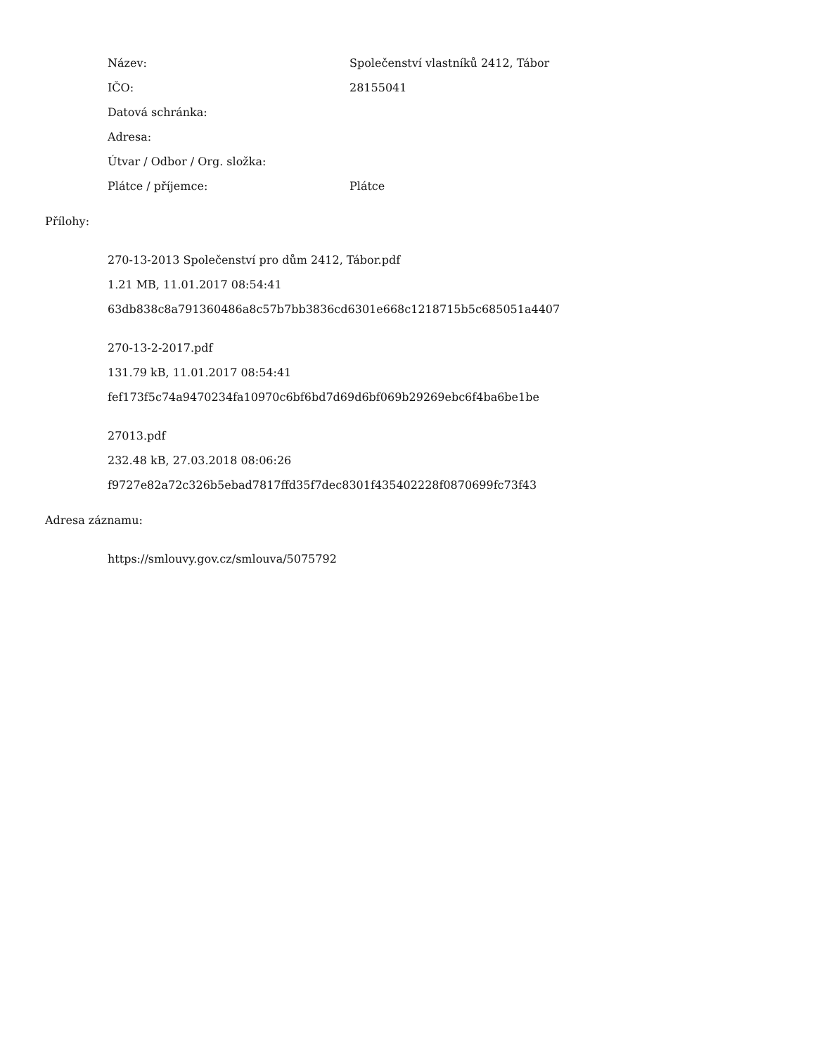Název: Společenství vlastníků 2412, Tábor
IČO: 28155041
Datová schránka:
Adresa:
Útvar / Odbor / Org. složka:
Plátce / příjemce: Plátce
Přílohy:
270-13-2013 Společenství pro dům 2412, Tábor.pdf
1.21 MB, 11.01.2017 08:54:41
63db838c8a791360486a8c57b7bb3836cd6301e668c1218715b5c685051a4407
270-13-2-2017.pdf
131.79 kB, 11.01.2017 08:54:41
fef173f5c74a9470234fa10970c6bf6bd7d69d6bf069b29269ebc6f4ba6be1be
27013.pdf
232.48 kB, 27.03.2018 08:06:26
f9727e82a72c326b5ebad7817ffd35f7dec8301f435402228f0870699fc73f43
Adresa záznamu:
https://smlouvy.gov.cz/smlouva/5075792